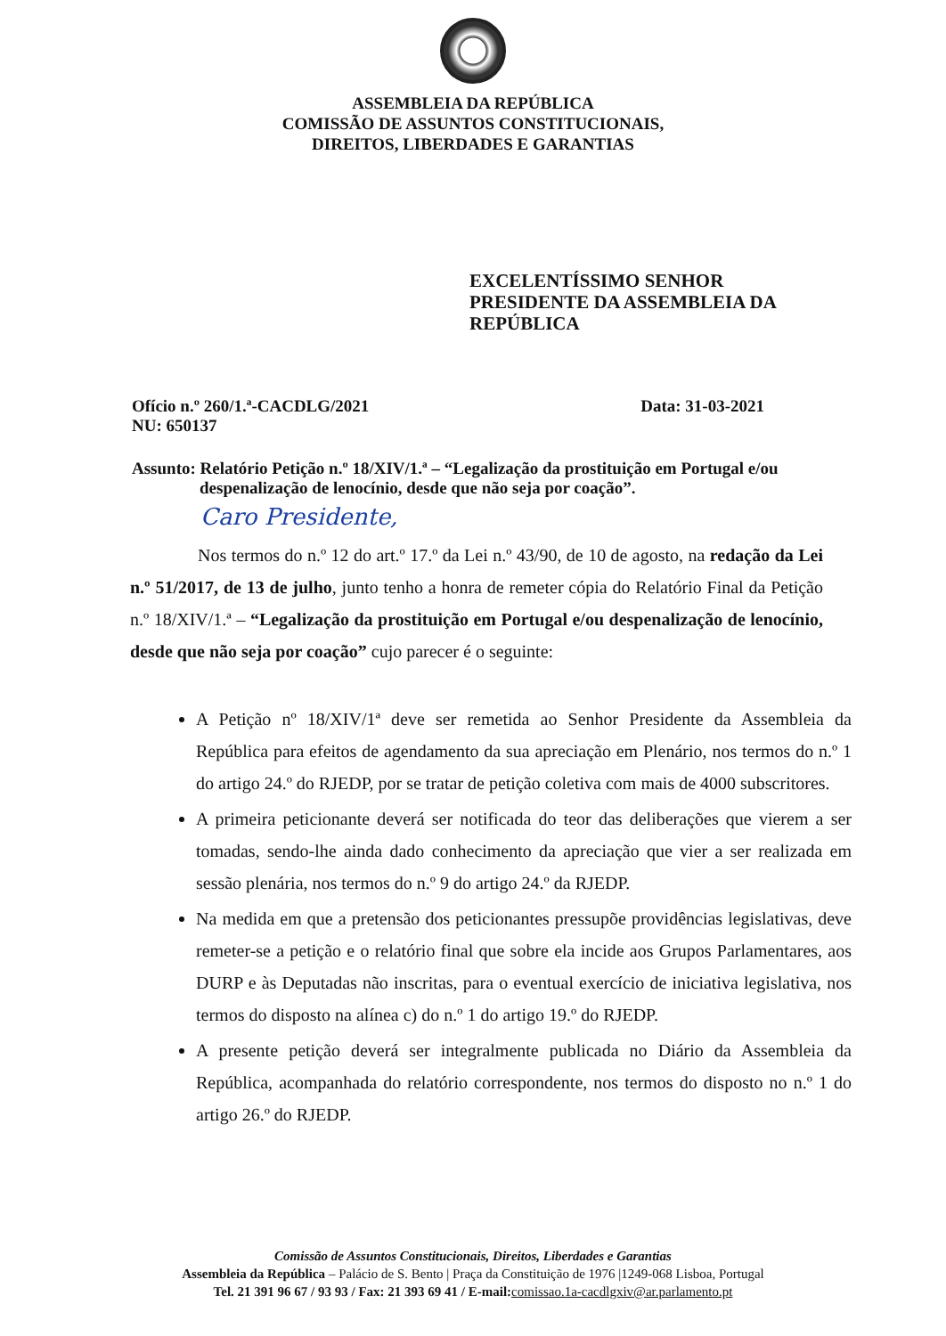ASSEMBLEIA DA REPÚBLICA
COMISSÃO DE ASSUNTOS CONSTITUCIONAIS,
DIREITOS, LIBERDADES E GARANTIAS
EXCELENTÍSSIMO SENHOR
PRESIDENTE DA ASSEMBLEIA DA
REPÚBLICA
Ofício n.º 260/1.ª-CACDLG/2021
NU: 650137
Data: 31-03-2021
Assunto: Relatório Petição n.º 18/XIV/1.ª – “Legalização da prostituição em Portugal e/ou
despenalização de lenocínio, desde que não seja por coação”.
Caro Presidente,
Nos termos do n.º 12 do art.º 17.º da Lei n.º 43/90, de 10 de agosto, na redação da Lei n.º 51/2017, de 13 de julho, junto tenho a honra de remeter cópia do Relatório Final da Petição n.º 18/XIV/1.ª – “Legalização da prostituição em Portugal e/ou despenalização de lenocínio, desde que não seja por coação” cujo parecer é o seguinte:
A Petição nº 18/XIV/1ª deve ser remetida ao Senhor Presidente da Assembleia da República para efeitos de agendamento da sua apreciação em Plenário, nos termos do n.º 1 do artigo 24.º do RJEDP, por se tratar de petição coletiva com mais de 4000 subscritores.
A primeira peticionante deverá ser notificada do teor das deliberações que vierem a ser tomadas, sendo-lhe ainda dado conhecimento da apreciação que vier a ser realizada em sessão plenária, nos termos do n.º 9 do artigo 24.º da RJEDP.
Na medida em que a pretensão dos peticionantes pressupõe providências legislativas, deve remeter-se a petição e o relatório final que sobre ela incide aos Grupos Parlamentares, aos DURP e às Deputadas não inscritas, para o eventual exercício de iniciativa legislativa, nos termos do disposto na alínea c) do n.º 1 do artigo 19.º do RJEDP.
A presente petição deverá ser integralmente publicada no Diário da Assembleia da República, acompanhada do relatório correspondente, nos termos do disposto no n.º 1 do artigo 26.º do RJEDP.
Comissão de Assuntos Constitucionais, Direitos, Liberdades e Garantias
Assembleia da República – Palácio de S. Bento | Praça da Constituição de 1976 |1249-068 Lisboa, Portugal
Tel. 21 391 96 67 / 93 93 / Fax: 21 393 69 41 / E-mail: comissao.1a-cacdlgxiv@ar.parlamento.pt